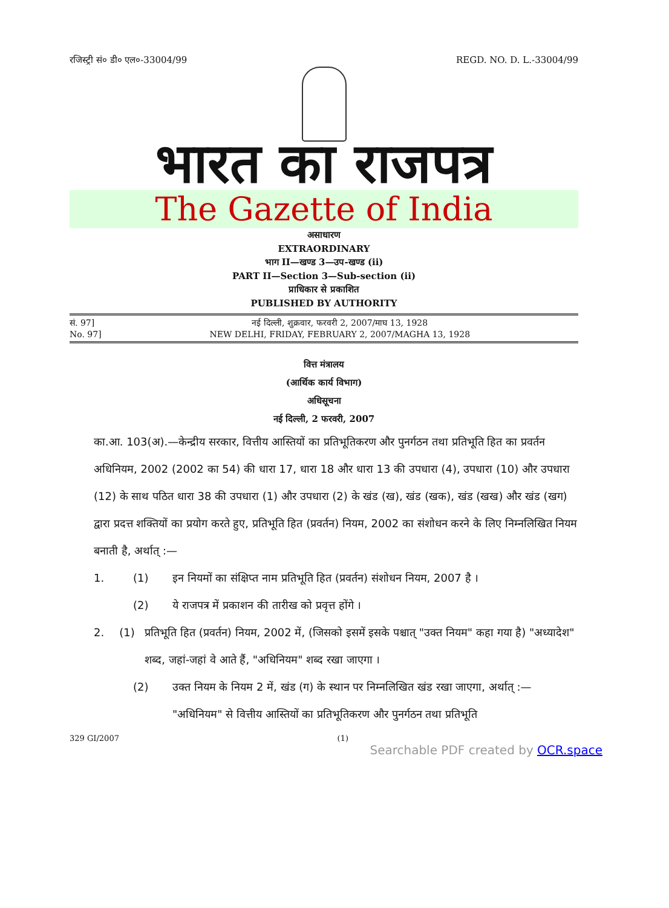रजिस्ट्री सं० डी० एल०-33004/99 REGD. NO. D. L.-33004/99
भारत का राजपत्र
The Gazette of India
असाधारण
EXTRAORDINARY
भाग II—खण्ड 3—उप-खण्ड (ii)
PART II—Section 3—Sub-section (ii)
प्राधिकार से प्रकाशित
PUBLISHED BY AUTHORITY
सं. 97]
No. 97]
नई दिल्ली, शुक्रवार, फरवरी 2, 2007/माघ 13, 1928
NEW DELHI, FRIDAY, FEBRUARY 2, 2007/MAGHA 13, 1928
वित्त मंत्रालय
(आर्थिक कार्य विभाग)
अधिसूचना
नई दिल्ली, 2 फरवरी, 2007
का.आ. 103(अ).—केन्द्रीय सरकार, वित्तीय आस्तियों का प्रतिभूतिकरण और पुनर्गठन तथा प्रतिभूति हित का प्रवर्तन अधिनियम, 2002 (2002 का 54) की धारा 17, धारा 18 और धारा 13 की उपधारा (4), उपधारा (10) और उपधारा (12) के साथ पठित धारा 38 की उपधारा (1) और उपधारा (2) के खंड (ख), खंड (खक), खंड (खख) और खंड (खग) द्वारा प्रदत्त शक्तियों का प्रयोग करते हुए, प्रतिभूति हित (प्रवर्तन) नियम, 2002 का संशोधन करने के लिए निम्नलिखित नियम बनाती है, अर्थात् :—
1. (1) इन नियमों का संक्षिप्त नाम प्रतिभूति हित (प्रवर्तन) संशोधन नियम, 2007 है ।
(2) ये राजपत्र में प्रकाशन की तारीख को प्रवृत्त होंगे ।
2. (1) प्रतिभूति हित (प्रवर्तन) नियम, 2002 में, (जिसको इसमें इसके पश्चात् "उक्त नियम" कहा गया है) "अध्यादेश" शब्द, जहां-जहां वे आते हैं, "अधिनियम" शब्द रखा जाएगा ।
(2) उक्त नियम के नियम 2 में, खंड (ग) के स्थान पर निम्नलिखित खंड रखा जाएगा, अर्थात् :—
"अधिनियम" से वित्तीय आस्तियों का प्रतिभूतिकरण और पुनर्गठन तथा प्रतिभूति
329 GI/2007 (1)
Searchable PDF created by OCR.space